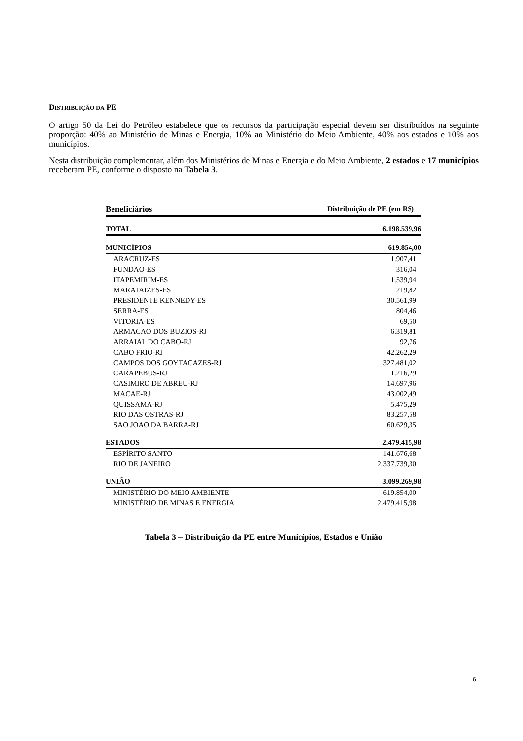DISTRIBUIÇÃO DA PE
O artigo 50 da Lei do Petróleo estabelece que os recursos da participação especial devem ser distribuídos na seguinte proporção: 40% ao Ministério de Minas e Energia, 10% ao Ministério do Meio Ambiente, 40% aos estados e 10% aos municípios.
Nesta distribuição complementar, além dos Ministérios de Minas e Energia e do Meio Ambiente, 2 estados e 17 municípios receberam PE, conforme o disposto na Tabela 3.
| Beneficiários | Distribuição de PE (em R$) |
| --- | --- |
| TOTAL | 6.198.539,96 |
| MUNICÍPIOS | 619.854,00 |
| ARACRUZ-ES | 1.907,41 |
| FUNDAO-ES | 316,04 |
| ITAPEMIRIM-ES | 1.539,94 |
| MARATAIZES-ES | 219,82 |
| PRESIDENTE KENNEDY-ES | 30.561,99 |
| SERRA-ES | 804,46 |
| VITORIA-ES | 69,50 |
| ARMACAO DOS BUZIOS-RJ | 6.319,81 |
| ARRAIAL DO CABO-RJ | 92,76 |
| CABO FRIO-RJ | 42.262,29 |
| CAMPOS DOS GOYTACAZES-RJ | 327.481,02 |
| CARAPEBUS-RJ | 1.216,29 |
| CASIMIRO DE ABREU-RJ | 14.697,96 |
| MACAE-RJ | 43.002,49 |
| QUISSAMA-RJ | 5.475,29 |
| RIO DAS OSTRAS-RJ | 83.257,58 |
| SAO JOAO DA BARRA-RJ | 60.629,35 |
| ESTADOS | 2.479.415,98 |
| ESPÍRITO SANTO | 141.676,68 |
| RIO DE JANEIRO | 2.337.739,30 |
| UNIÃO | 3.099.269,98 |
| MINISTÉRIO DO MEIO AMBIENTE | 619.854,00 |
| MINISTÉRIO DE MINAS E ENERGIA | 2.479.415,98 |
Tabela 3 – Distribuição da PE entre Municípios, Estados e União
6